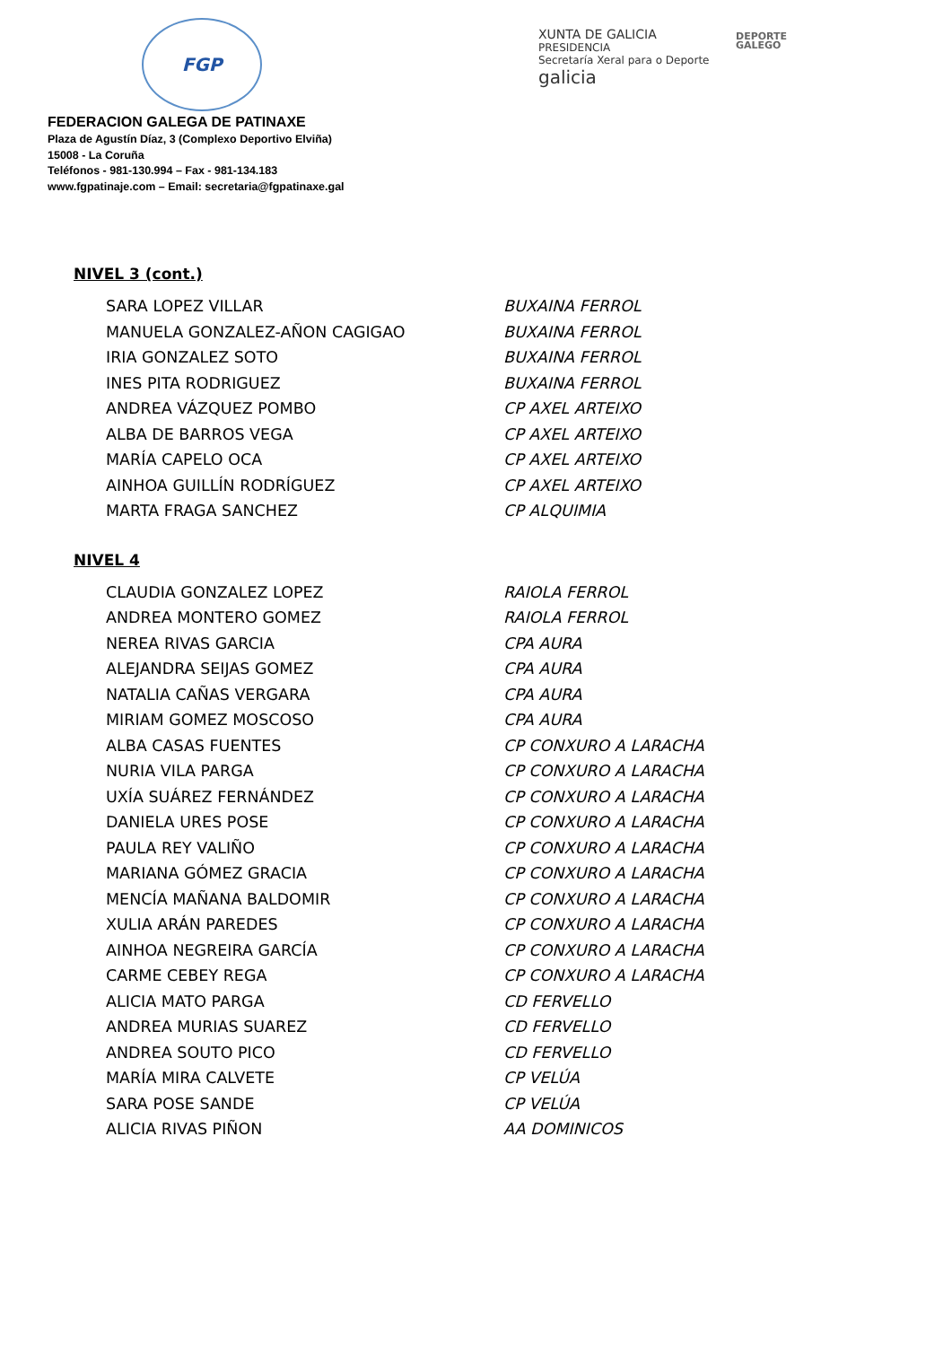FGP
XUNTA DE GALICIA
PRESIDENCIA
Secretaría Xeral para o Deporte
galicia
DEPORTE
GALEGO
FEDERACION GALEGA DE PATINAXE
Plaza de Agustín Díaz, 3 (Complexo Deportivo Elviña)
15008 - La Coruña
Teléfonos - 981-130.994 – Fax - 981-134.183
www.fgpatinaje.com – Email: secretaria@fgpatinaxe.gal
NIVEL 3 (cont.)
| SARA LOPEZ VILLAR | BUXAINA FERROL |
| MANUELA GONZALEZ-AÑON CAGIGAO | BUXAINA FERROL |
| IRIA GONZALEZ SOTO | BUXAINA FERROL |
| INES PITA RODRIGUEZ | BUXAINA FERROL |
| ANDREA VÁZQUEZ POMBO | CP AXEL ARTEIXO |
| ALBA DE BARROS VEGA | CP AXEL ARTEIXO |
| MARÍA CAPELO OCA | CP AXEL ARTEIXO |
| AINHOA GUILLÍN RODRÍGUEZ | CP AXEL ARTEIXO |
| MARTA FRAGA SANCHEZ | CP ALQUIMIA |
NIVEL 4
| CLAUDIA GONZALEZ LOPEZ | RAIOLA FERROL |
| ANDREA MONTERO GOMEZ | RAIOLA FERROL |
| NEREA RIVAS GARCIA | CPA AURA |
| ALEJANDRA SEIJAS GOMEZ | CPA AURA |
| NATALIA CAÑAS VERGARA | CPA AURA |
| MIRIAM GOMEZ MOSCOSO | CPA AURA |
| ALBA CASAS FUENTES | CP CONXURO A LARACHA |
| NURIA VILA PARGA | CP CONXURO A LARACHA |
| UXÍA SUÁREZ FERNÁNDEZ | CP CONXURO A LARACHA |
| DANIELA URES POSE | CP CONXURO A LARACHA |
| PAULA REY VALIÑO | CP CONXURO A LARACHA |
| MARIANA GÓMEZ GRACIA | CP CONXURO A LARACHA |
| MENCÍA MAÑANA BALDOMIR | CP CONXURO A LARACHA |
| XULIA ARÁN PAREDES | CP CONXURO A LARACHA |
| AINHOA NEGREIRA GARCÍA | CP CONXURO A LARACHA |
| CARME CEBEY REGA | CP CONXURO A LARACHA |
| ALICIA MATO PARGA | CD FERVELLO |
| ANDREA MURIAS SUAREZ | CD FERVELLO |
| ANDREA SOUTO PICO | CD FERVELLO |
| MARÍA MIRA CALVETE | CP VELÚA |
| SARA POSE SANDE | CP VELÚA |
| ALICIA RIVAS PIÑON | AA DOMINICOS |